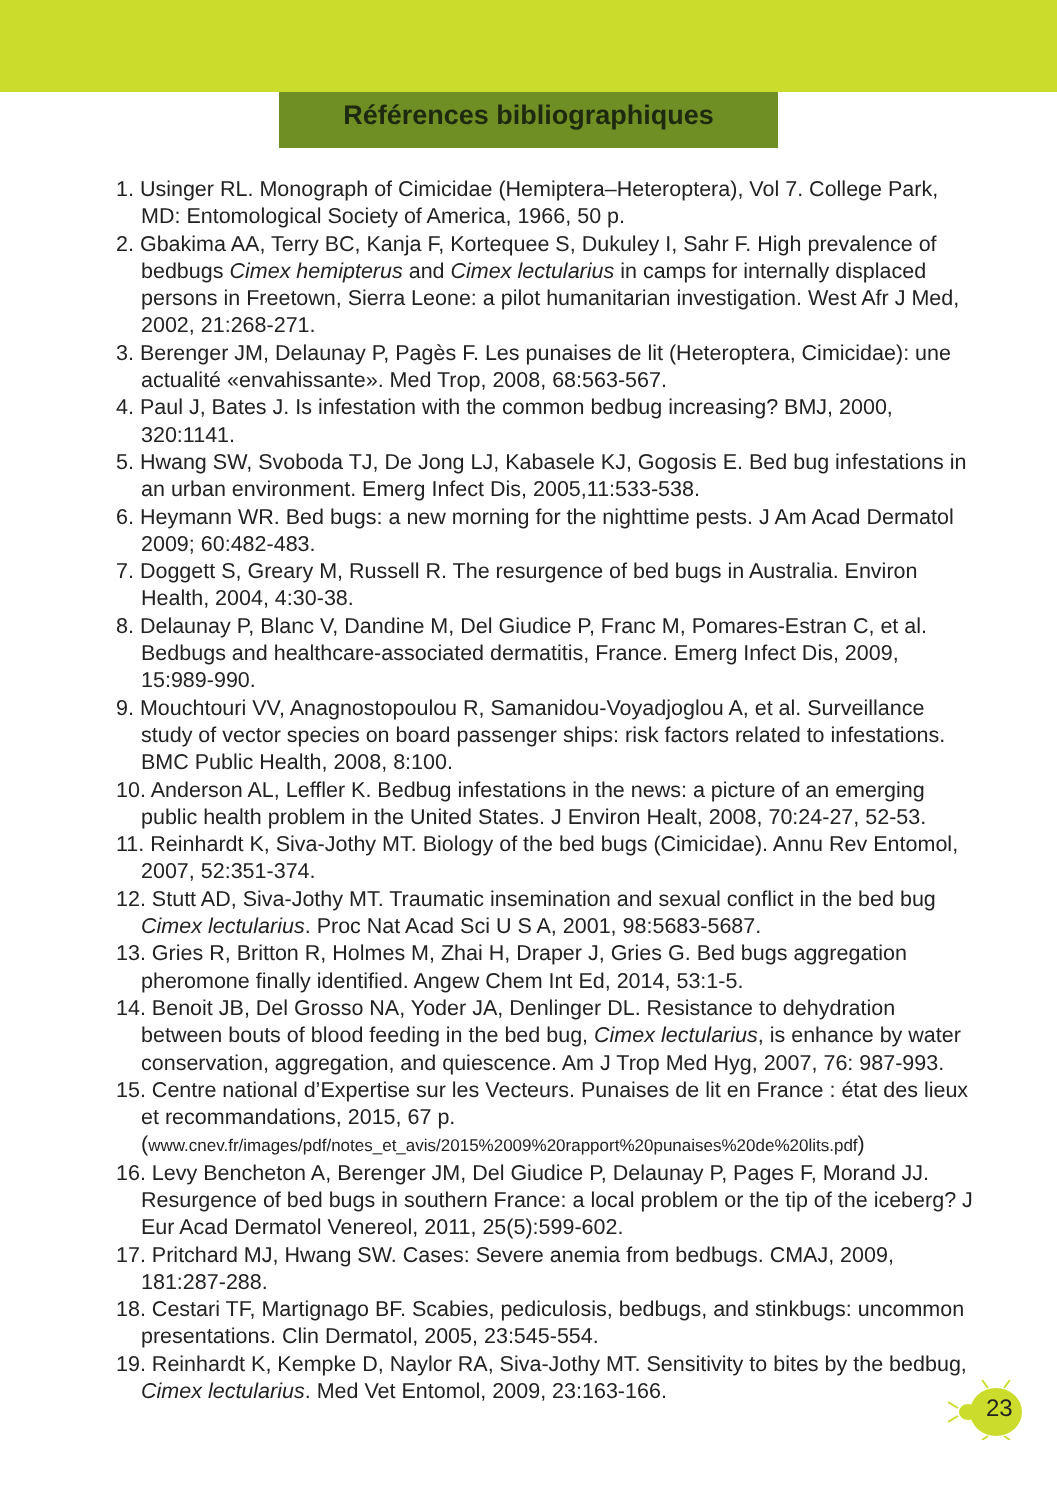Références bibliographiques
1. Usinger RL. Monograph of Cimicidae (Hemiptera–Heteroptera), Vol 7. College Park, MD: Entomological Society of America, 1966, 50 p.
2. Gbakima AA, Terry BC, Kanja F, Kortequee S, Dukuley I, Sahr F. High prevalence of bedbugs Cimex hemipterus and Cimex lectularius in camps for internally displaced persons in Freetown, Sierra Leone: a pilot humanitarian investigation. West Afr J Med, 2002, 21:268-271.
3. Berenger JM, Delaunay P, Pagès F. Les punaises de lit (Heteroptera, Cimicidae): une actualité «envahissante». Med Trop, 2008, 68:563-567.
4. Paul J, Bates J. Is infestation with the common bedbug increasing? BMJ, 2000, 320:1141.
5. Hwang SW, Svoboda TJ, De Jong LJ, Kabasele KJ, Gogosis E. Bed bug infestations in an urban environment. Emerg Infect Dis, 2005,11:533-538.
6. Heymann WR. Bed bugs: a new morning for the nighttime pests. J Am Acad Dermatol 2009; 60:482-483.
7. Doggett S, Greary M, Russell R. The resurgence of bed bugs in Australia. Environ Health, 2004, 4:30-38.
8. Delaunay P, Blanc V, Dandine M, Del Giudice P, Franc M, Pomares-Estran C, et al. Bedbugs and healthcare-associated dermatitis, France. Emerg Infect Dis, 2009, 15:989-990.
9. Mouchtouri VV, Anagnostopoulou R, Samanidou-Voyadjoglou A, et al. Surveillance study of vector species on board passenger ships: risk factors related to infestations. BMC Public Health, 2008, 8:100.
10. Anderson AL, Leffler K. Bedbug infestations in the news: a picture of an emerging public health problem in the United States. J Environ Healt, 2008, 70:24-27, 52-53.
11. Reinhardt K, Siva-Jothy MT. Biology of the bed bugs (Cimicidae). Annu Rev Entomol, 2007, 52:351-374.
12. Stutt AD, Siva-Jothy MT. Traumatic insemination and sexual conflict in the bed bug Cimex lectularius. Proc Nat Acad Sci U S A, 2001, 98:5683-5687.
13. Gries R, Britton R, Holmes M, Zhai H, Draper J, Gries G. Bed bugs aggregation pheromone finally identified. Angew Chem Int Ed, 2014, 53:1-5.
14. Benoit JB, Del Grosso NA, Yoder JA, Denlinger DL. Resistance to dehydration between bouts of blood feeding in the bed bug, Cimex lectularius, is enhance by water conservation, aggregation, and quiescence. Am J Trop Med Hyg, 2007, 76: 987-993.
15. Centre national d’Expertise sur les Vecteurs. Punaises de lit en France : état des lieux et recommandations, 2015, 67 p. (www.cnev.fr/images/pdf/notes_et_avis/2015%2009%20rapport%20punaises%20de%20lits.pdf)
16. Levy Bencheton A, Berenger JM, Del Giudice P, Delaunay P, Pages F, Morand JJ. Resurgence of bed bugs in southern France: a local problem or the tip of the iceberg? J Eur Acad Dermatol Venereol, 2011, 25(5):599-602.
17. Pritchard MJ, Hwang SW. Cases: Severe anemia from bedbugs. CMAJ, 2009, 181:287-288.
18. Cestari TF, Martignago BF. Scabies, pediculosis, bedbugs, and stinkbugs: uncommon presentations. Clin Dermatol, 2005, 23:545-554.
19. Reinhardt K, Kempke D, Naylor RA, Siva-Jothy MT. Sensitivity to bites by the bedbug, Cimex lectularius. Med Vet Entomol, 2009, 23:163-166.
23